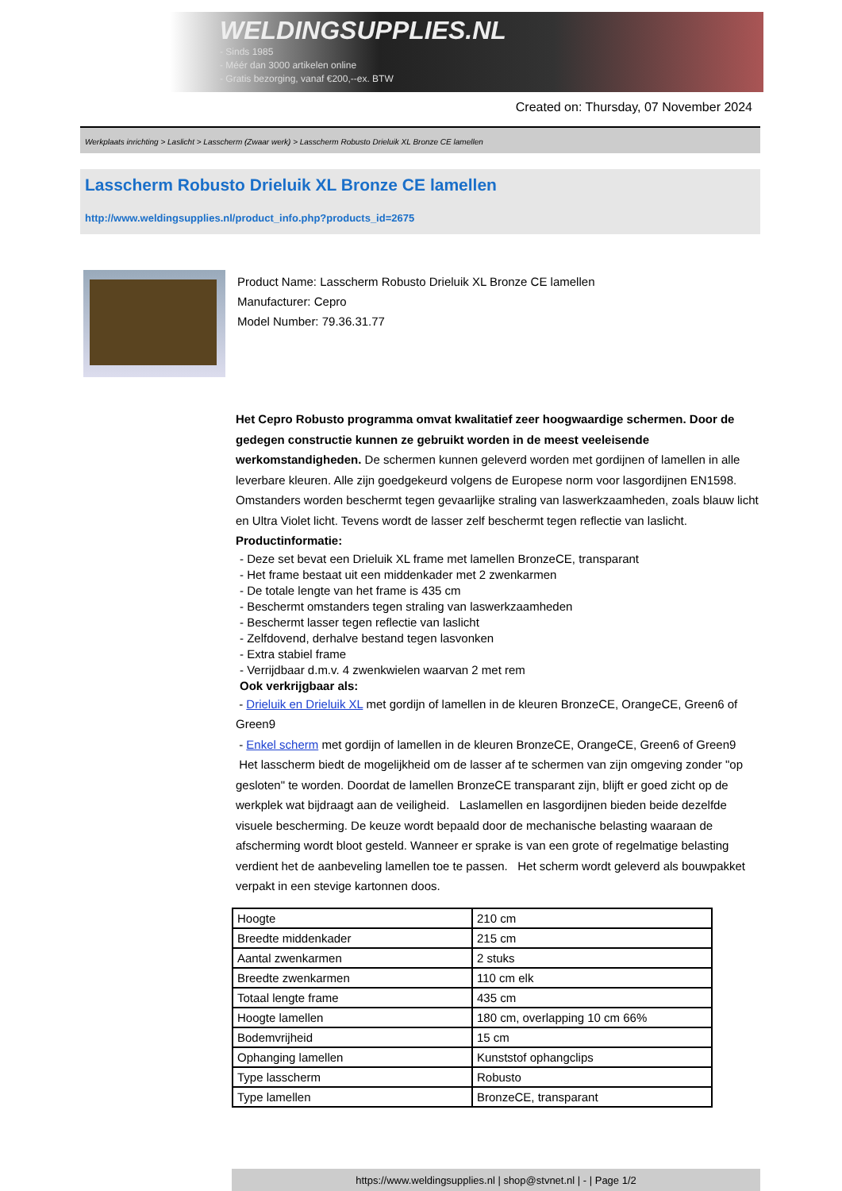WELDINGSUPPLIES.NL
- Sinds 1985
- Méér dan 3000 artikelen online
- Gratis bezorging, vanaf €200,--ex. BTW
Created on: Thursday, 07 November 2024
Werkplaats inrichting > Laslicht > Lasscherm (Zwaar werk) > Lasscherm Robusto Drieluik XL Bronze CE lamellen
Lasscherm Robusto Drieluik XL Bronze CE lamellen
http://www.weldingsupplies.nl/product_info.php?products_id=2675
Product Name: Lasscherm Robusto Drieluik XL Bronze CE lamellen
Manufacturer: Cepro
Model Number: 79.36.31.77
Het Cepro Robusto programma omvat kwalitatief zeer hoogwaardige schermen. Door de gedegen constructie kunnen ze gebruikt worden in de meest veeleisende werkomstandigheden. De schermen kunnen geleverd worden met gordijnen of lamellen in alle leverbare kleuren. Alle zijn goedgekeurd volgens de Europese norm voor lasgordijnen EN1598. Omstanders worden beschermt tegen gevaarlijke straling van laswerkzaamheden, zoals blauw licht en Ultra Violet licht. Tevens wordt de lasser zelf beschermt tegen reflectie van laslicht. Productinformatie:
- Deze set bevat een Drieluik XL frame met lamellen BronzeCE, transparant
- Het frame bestaat uit een middenkader met 2 zwenkarmen
- De totale lengte van het frame is 435 cm
- Beschermt omstanders tegen straling van laswerkzaamheden
- Beschermt lasser tegen reflectie van laslicht
- Zelfdovend, derhalve bestand tegen lasvonken
- Extra stabiel frame
- Verrijdbaar d.m.v. 4 zwenkwielen waarvan 2 met rem
Ook verkrijgbaar als:
- Drieluik en Drieluik XL met gordijn of lamellen in de kleuren BronzeCE, OrangeCE, Green6 of Green9
- Enkel scherm met gordijn of lamellen in de kleuren BronzeCE, OrangeCE, Green6 of Green9
Het lasscherm biedt de mogelijkheid om de lasser af te schermen van zijn omgeving zonder "op gesloten" te worden. Doordat de lamellen BronzeCE transparant zijn, blijft er goed zicht op de werkplek wat bijdraagt aan de veiligheid. Laslamellen en lasgordijnen bieden beide dezelfde visuele bescherming. De keuze wordt bepaald door de mechanische belasting waaraan de afscherming wordt bloot gesteld. Wanneer er sprake is van een grote of regelmatige belasting verdient het de aanbeveling lamellen toe te passen. Het scherm wordt geleverd als bouwpakket verpakt in een stevige kartonnen doos.
| Hoogte | 210 cm |
| Breedte middenkader | 215 cm |
| Aantal zwenkarmen | 2 stuks |
| Breedte zwenkarmen | 110 cm elk |
| Totaal lengte frame | 435 cm |
| Hoogte lamellen | 180 cm, overlapping 10 cm 66% |
| Bodemvrijheid | 15 cm |
| Ophanging lamellen | Kunststof ophangclips |
| Type lasscherm | Robusto |
| Type lamellen | BronzeCE, transparant |
https://www.weldingsupplies.nl | shop@stvnet.nl | - | Page 1/2